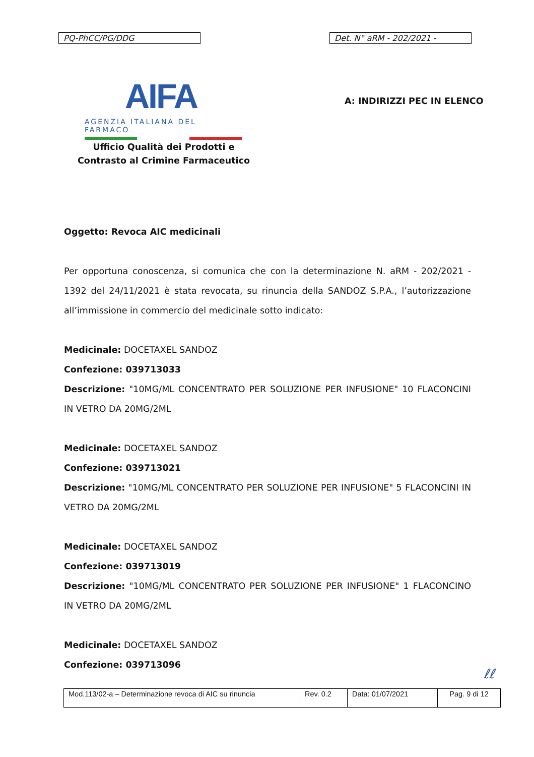PQ-PhCC/PG/DDG Det. N° aRM - 202/2021 -
AIFA
AGENZIA ITALIANA DEL FARMACO
Ufficio Qualità dei Prodotti e
Contrasto al Crimine Farmaceutico
A: INDIRIZZI PEC IN ELENCO
Oggetto: Revoca AIC medicinali
Per opportuna conoscenza, si comunica che con la determinazione N. aRM - 202/2021 - 1392 del 24/11/2021 è stata revocata, su rinuncia della SANDOZ S.P.A., l’autorizzazione all’immissione in commercio del medicinale sotto indicato:
Medicinale: DOCETAXEL SANDOZ
Confezione: 039713033
Descrizione: "10MG/ML CONCENTRATO PER SOLUZIONE PER INFUSIONE" 10 FLACONCINI IN VETRO DA 20MG/2ML
Medicinale: DOCETAXEL SANDOZ
Confezione: 039713021
Descrizione: "10MG/ML CONCENTRATO PER SOLUZIONE PER INFUSIONE" 5 FLACONCINI IN VETRO DA 20MG/2ML
Medicinale: DOCETAXEL SANDOZ
Confezione: 039713019
Descrizione: "10MG/ML CONCENTRATO PER SOLUZIONE PER INFUSIONE" 1 FLACONCINO IN VETRO DA 20MG/2ML
Medicinale: DOCETAXEL SANDOZ
Confezione: 039713096
ℓℓ
| Mod.113/02-a – Determinazione revoca di AIC su rinuncia | Rev. 0.2 | Data: 01/07/2021 | Pag. 9 di 12 |